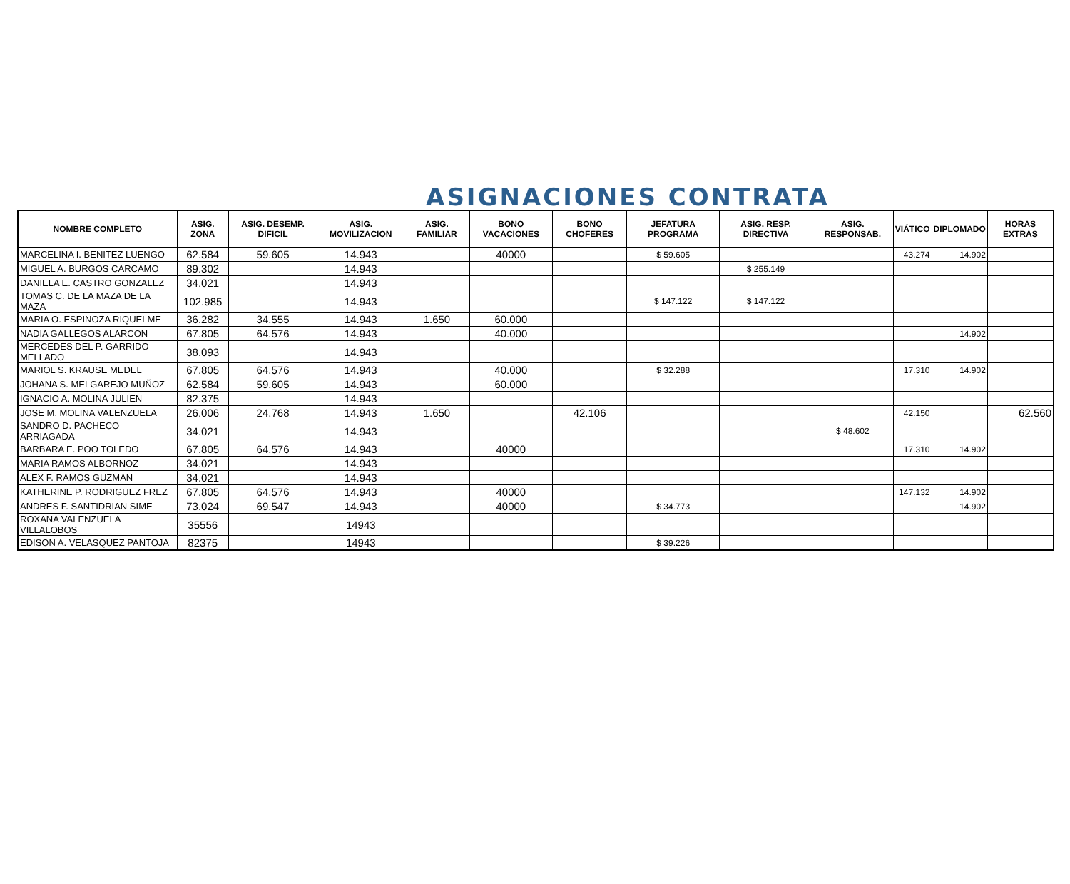ASIGNACIONES CONTRATA
| NOMBRE COMPLETO | ASIG. ZONA | ASIG. DESEMP. DIFICIL | ASIG. MOVILIZACION | ASIG. FAMILIAR | BONO VACACIONES | BONO CHOFERES | JEFATURA PROGRAMA | ASIG. RESP. DIRECTIVA | ASIG. RESPONSAB. | VIÁTICO | DIPLOMADO | HORAS EXTRAS |
| --- | --- | --- | --- | --- | --- | --- | --- | --- | --- | --- | --- | --- |
| MARCELINA I. BENITEZ LUENGO | 62.584 | 59.605 | 14.943 | | 40000 | | $ 59.605 | | | 43.274 | 14.902 | |
| MIGUEL A. BURGOS CARCAMO | 89.302 | | 14.943 | | | | | $ 255.149 | | | | |
| DANIELA E. CASTRO GONZALEZ | 34.021 | | 14.943 | | | | | | | | | |
| TOMAS C. DE LA MAZA DE LA MAZA | 102.985 | | 14.943 | | | | $ 147.122 | $ 147.122 | | | | |
| MARIA O. ESPINOZA RIQUELME | 36.282 | 34.555 | 14.943 | 1.650 | 60.000 | | | | | | | |
| NADIA GALLEGOS ALARCON | 67.805 | 64.576 | 14.943 | | 40.000 | | | | | | 14.902 | |
| MERCEDES DEL P. GARRIDO MELLADO | 38.093 | | 14.943 | | | | | | | | | |
| MARIOL S. KRAUSE MEDEL | 67.805 | 64.576 | 14.943 | | 40.000 | | $ 32.288 | | | 17.310 | 14.902 | |
| JOHANA S. MELGAREJO MUÑOZ | 62.584 | 59.605 | 14.943 | | 60.000 | | | | | | | |
| IGNACIO A. MOLINA JULIEN | 82.375 | | 14.943 | | | | | | | | | |
| JOSE M. MOLINA VALENZUELA | 26.006 | 24.768 | 14.943 | 1.650 | | 42.106 | | | | 42.150 | | 62.560 |
| SANDRO D. PACHECO ARRIAGADA | 34.021 | | 14.943 | | | | | | $ 48.602 | | | |
| BARBARA E. POO TOLEDO | 67.805 | 64.576 | 14.943 | | 40000 | | | | | 17.310 | 14.902 | |
| MARIA RAMOS ALBORNOZ | 34.021 | | 14.943 | | | | | | | | | |
| ALEX F. RAMOS GUZMAN | 34.021 | | 14.943 | | | | | | | | | |
| KATHERINE P. RODRIGUEZ FREZ | 67.805 | 64.576 | 14.943 | | 40000 | | | | | 147.132 | 14.902 | |
| ANDRES F. SANTIDRIAN SIME | 73.024 | 69.547 | 14.943 | | 40000 | | $ 34.773 | | | | 14.902 | |
| ROXANA VALENZUELA VILLALOBOS | 35556 | | 14943 | | | | | | | | | |
| EDISON A. VELASQUEZ PANTOJA | 82375 | | 14943 | | | | $ 39.226 | | | | | |